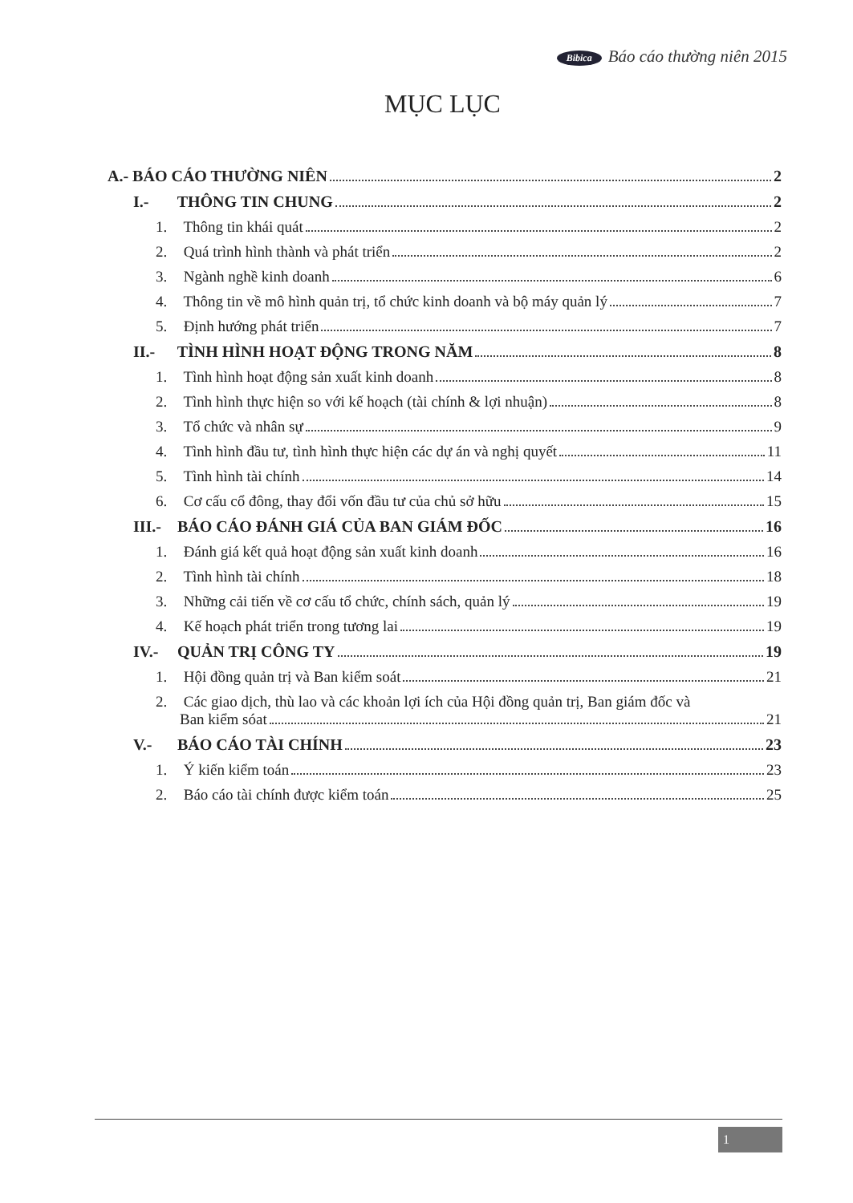Bibica Báo cáo thường niên 2015
MỤC LỤC
A.- BÁO CÁO THƯỜNG NIÊN 2
I.- THÔNG TIN CHUNG 2
1. Thông tin khái quát 2
2. Quá trình hình thành và phát triển 2
3. Ngành nghề kinh doanh 6
4. Thông tin về mô hình quản trị, tổ chức kinh doanh và bộ máy quản lý 7
5. Định hướng phát triển 7
II.- TÌNH HÌNH HOẠT ĐỘNG TRONG NĂM 8
1. Tình hình hoạt động sản xuất kinh doanh 8
2. Tình hình thực hiện so với kế hoạch (tài chính & lợi nhuận) 8
3. Tổ chức và nhân sự 9
4. Tình hình đầu tư, tình hình thực hiện các dự án và nghị quyết 11
5. Tình hình tài chính 14
6. Cơ cấu cổ đông, thay đổi vốn đầu tư của chủ sở hữu 15
III.- BÁO CÁO ĐÁNH GIÁ CỦA BAN GIÁM ĐỐC 16
1. Đánh giá kết quả hoạt động sản xuất kinh doanh 16
2. Tình hình tài chính 18
3. Những cải tiến về cơ cấu tổ chức, chính sách, quản lý 19
4. Kế hoạch phát triển trong tương lai 19
IV.- QUẢN TRỊ CÔNG TY 19
1. Hội đồng quản trị và Ban kiểm soát 21
2. Các giao dịch, thù lao và các khoản lợi ích của Hội đồng quản trị, Ban giám đốc và
Ban kiểm sóat 21
V.- BÁO CÁO TÀI CHÍNH 23
1. Ý kiến kiểm toán 23
2. Báo cáo tài chính được kiểm toán 25
1